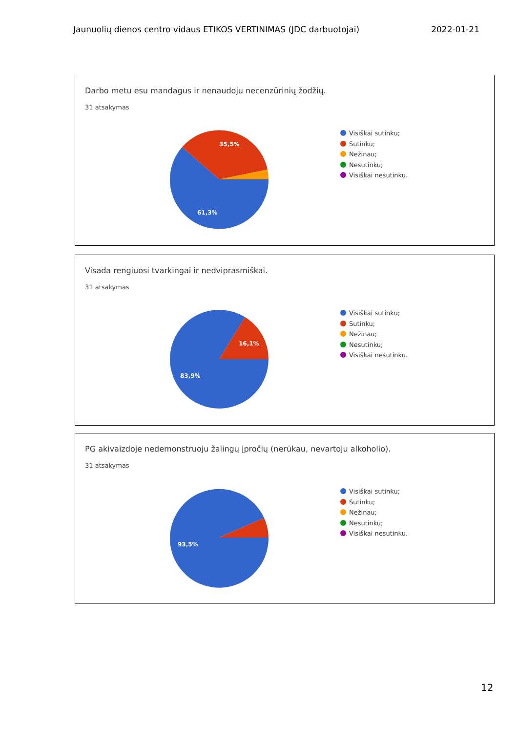Jaunuolių dienos centro vidaus ETIKOS VERTINIMAS (JDC darbuotojai) 2022-01-21
Darbo metu esu mandagus ir nenaudoju necenzūrinių žodžių.
31 atsakymas
35,5%
61,3%
Visiškai sutinku;
Sutinku;
Nežinau;
Nesutinku;
Visiškai nesutinku.
Visada rengiuosi tvarkingai ir nedviprasmiškai.
31 atsakymas
16,1%
83,9%
Visiškai sutinku;
Sutinku;
Nežinau;
Nesutinku;
Visiškai nesutinku.
PG akivaizdoje nedemonstruoju žalingų įpročių (nerūkau, nevartoju alkoholio).
31 atsakymas
93,5%
Visiškai sutinku;
Sutinku;
Nežinau;
Nesutinku;
Visiškai nesutinku.
12